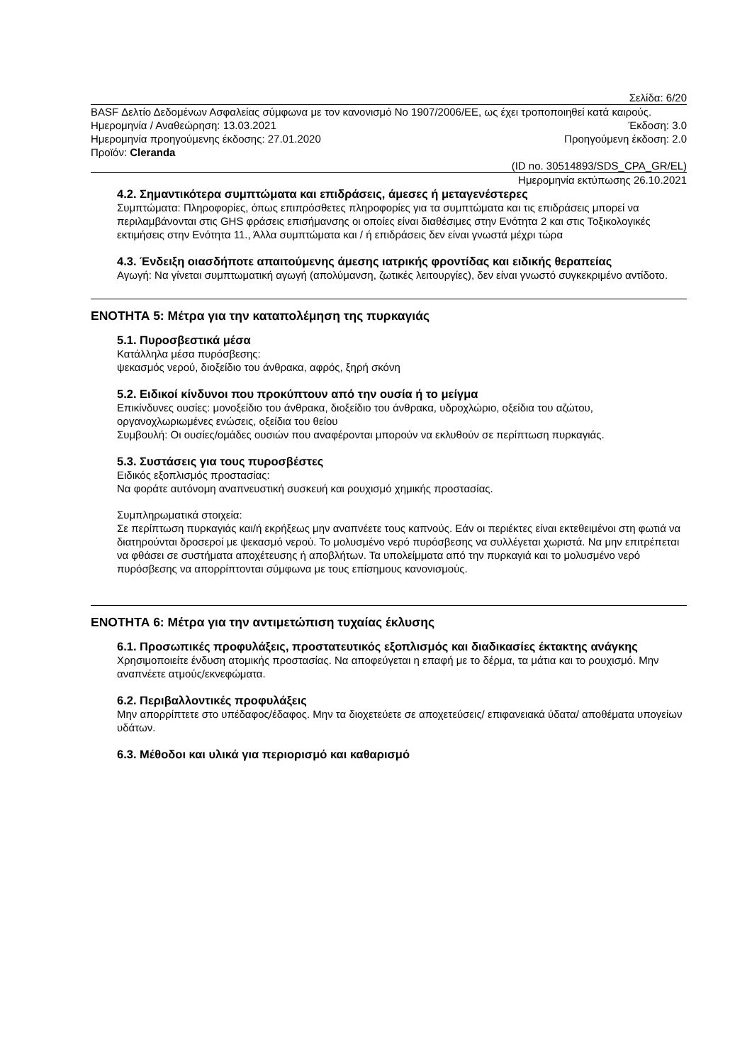Σελίδα: 6/20
BASF Δελτίο Δεδομένων Ασφαλείας σύμφωνα με τον κανονισμό Νο 1907/2006/ΕΕ, ως έχει τροποποιηθεί κατά καιρούς.
Ημερομηνία / Αναθεώρηση: 13.03.2021 Έκδοση: 3.0
Ημερομηνία προηγούμενης έκδοσης: 27.01.2020 Προηγούμενη έκδοση: 2.0
Προϊόν: Cleranda
(ID no. 30514893/SDS_CPA_GR/EL)
Ημερομηνία εκτύπωσης 26.10.2021
4.2. Σημαντικότερα συμπτώματα και επιδράσεις, άμεσες ή μεταγενέστερες
Συμπτώματα: Πληροφορίες, όπως επιπρόσθετες πληροφορίες για τα συμπτώματα και τις επιδράσεις μπορεί να περιλαμβάνονται στις GHS φράσεις επισήμανσης οι οποίες είναι διαθέσιμες στην Ενότητα 2 και στις Τοξικολογικές εκτιμήσεις στην Ενότητα 11., Άλλα συμπτώματα και / ή επιδράσεις δεν είναι γνωστά μέχρι τώρα
4.3. Ένδειξη οιασδήποτε απαιτούμενης άμεσης ιατρικής φροντίδας και ειδικής θεραπείας
Αγωγή: Να γίνεται συμπτωματική αγωγή (απολύμανση, ζωτικές λειτουργίες), δεν είναι γνωστό συγκεκριμένο αντίδοτο.
ΕΝΟΤΗΤΑ 5: Μέτρα για την καταπολέμηση της πυρκαγιάς
5.1. Πυροσβεστικά μέσα
Κατάλληλα μέσα πυρόσβεσης:
ψεκασμός νερού, διοξείδιο του άνθρακα, αφρός, ξηρή σκόνη
5.2. Ειδικοί κίνδυνοι που προκύπτουν από την ουσία ή το μείγμα
Επικίνδυνες ουσίες: μονοξείδιο του άνθρακα, διοξείδιο του άνθρακα, υδροχλώριο, οξείδια του αζώτου, οργανοχλωριωμένες ενώσεις, οξείδια του θείου
Συμβουλή: Οι ουσίες/ομάδες ουσιών που αναφέρονται μπορούν να εκλυθούν σε περίπτωση πυρκαγιάς.
5.3. Συστάσεις για τους πυροσβέστες
Ειδικός εξοπλισμός προστασίας:
Να φοράτε αυτόνομη αναπνευστική συσκευή και ρουχισμό χημικής προστασίας.
Συμπληρωματικά στοιχεία:
Σε περίπτωση πυρκαγιάς και/ή εκρήξεως μην αναπνέετε τους καπνούς. Εάν οι περιέκτες είναι εκτεθειμένοι στη φωτιά να διατηρούνται δροσεροί με ψεκασμό νερού. Το μολυσμένο νερό πυρόσβεσης να συλλέγεται χωριστά. Να μην επιτρέπεται να φθάσει σε συστήματα αποχέτευσης ή αποβλήτων. Τα υπολείμματα από την πυρκαγιά και το μολυσμένο νερό πυρόσβεσης να απορρίπτονται σύμφωνα με τους επίσημους κανονισμούς.
ΕΝΟΤΗΤΑ 6: Μέτρα για την αντιμετώπιση τυχαίας έκλυσης
6.1. Προσωπικές προφυλάξεις, προστατευτικός εξοπλισμός και διαδικασίες έκτακτης ανάγκης
Χρησιμοποιείτε ένδυση ατομικής προστασίας. Να αποφεύγεται η επαφή με το δέρμα, τα μάτια και το ρουχισμό. Μην αναπνέετε ατμούς/εκνεφώματα.
6.2. Περιβαλλοντικές προφυλάξεις
Μην απορρίπτετε στο υπέδαφος/έδαφος. Μην τα διοχετεύετε σε αποχετεύσεις/ επιφανειακά ύδατα/ αποθέματα υπογείων υδάτων.
6.3. Μέθοδοι και υλικά για περιορισμό και καθαρισμό